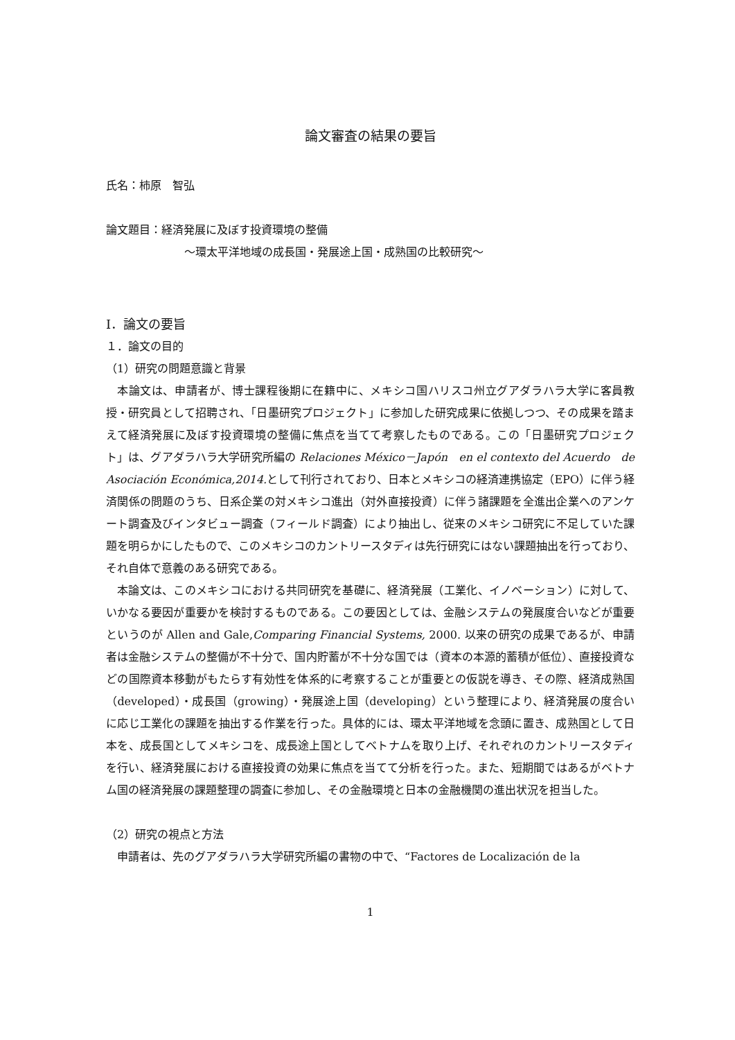論文審査の結果の要旨
氏名：柿原　智弘
論文題目：経済発展に及ぼす投資環境の整備
～環太平洋地域の成長国・発展途上国・成熟国の比較研究～
Ⅰ．論文の要旨
１．論文の目的
（1）研究の問題意識と背景
本論文は、申請者が、博士課程後期に在籍中に、メキシコ国ハリスコ州立グアダラハラ大学に客員教授・研究員として招聘され、「日墨研究プロジェクト」に参加した研究成果に依拠しつつ、その成果を踏まえて経済発展に及ぼす投資環境の整備に焦点を当てて考察したものである。この「日墨研究プロジェクト」は、グアダラハラ大学研究所編の Relaciones México－Japón　en el contexto del Acuerdo　de Asociación Económica,2014. として刊行されており、日本とメキシコの経済連携協定（EPO）に伴う経済関係の問題のうち、日系企業の対メキシコ進出（対外直接投資）に伴う諸課題を全進出企業へのアンケート調査及びインタビュー調査（フィールド調査）により抽出し、従来のメキシコ研究に不足していた課題を明らかにしたもので、このメキシコのカントリースタディは先行研究にはない課題抽出を行っており、それ自体で意義のある研究である。
本論文は、このメキシコにおける共同研究を基礎に、経済発展（工業化、イノベーション）に対して、いかなる要因が重要かを検討するものである。この要因としては、金融システムの発展度合いなどが重要というのが Allen and Gale,Comparing Financial Systems, 2000. 以来の研究の成果であるが、申請者は金融システムの整備が不十分で、国内貯蓄が不十分な国では（資本の本源的蓄積が低位）、直接投資などの国際資本移動がもたらす有効性を体系的に考察することが重要との仮説を導き、その際、経済成熟国（developed）・成長国（growing）・発展途上国（developing）という整理により、経済発展の度合いに応じ工業化の課題を抽出する作業を行った。具体的には、環太平洋地域を念頭に置き、成熟国として日本を、成長国としてメキシコを、成長途上国としてベトナムを取り上げ、それぞれのカントリースタディを行い、経済発展における直接投資の効果に焦点を当てて分析を行った。また、短期間ではあるがベトナム国の経済発展の課題整理の調査に参加し、その金融環境と日本の金融機関の進出状況を担当した。
（2）研究の視点と方法
申請者は、先のグアダラハラ大学研究所編の書物の中で、“Factores de Localización de la
1